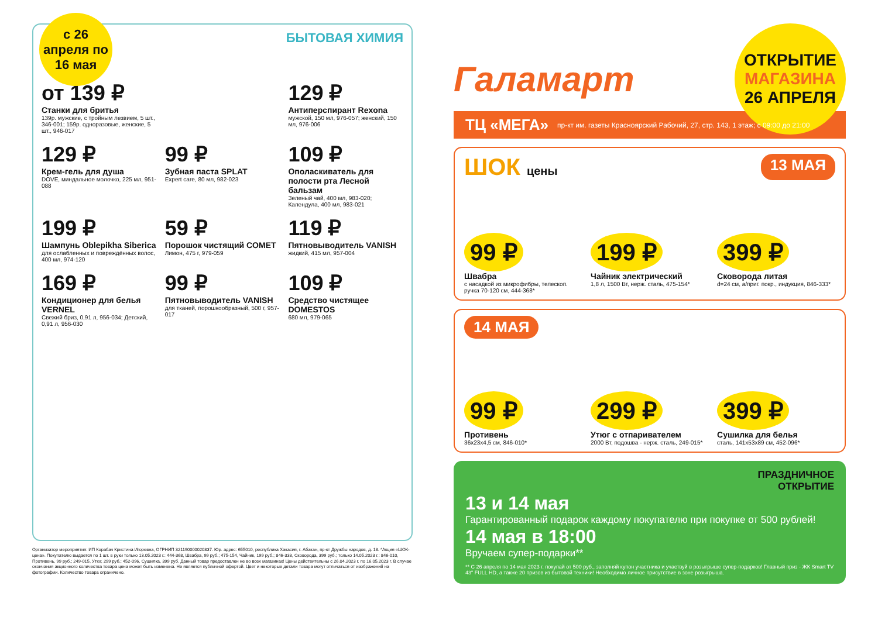с 26 апреля по 16 мая
БЫТОВАЯ ХИМИЯ
от 139 ₽
Станки для бритья
139р. мужские, с тройным лезвием, 5 шт., 346-001; 159р. одноразовые, женские, 5 шт., 946-017
129 ₽
Антиперспирант Rexona
мужской, 150 мл, 976-057; женский, 150 мл, 976-006
129 ₽
Крем-гель для душа
DOVE, миндальное молочко, 225 мл, 951-088
99 ₽
Зубная паста SPLAT
Expert care, 80 мл, 982-023
109 ₽
Ополаскиватель для полости рта Лесной бальзам
Зеленый чай, 400 мл, 983-020; Календула, 400 мл, 983-021
199 ₽
Шампунь Oblepikha Siberica
для ослабленных и повреждённых волос, 400 мл, 974-120
59 ₽
Порошок чистящий COMET
Лимон, 475 г, 979-059
119 ₽
Пятновыводитель VANISH
жидкий, 415 мл, 957-004
169 ₽
Кондиционер для белья VERNEL
Свежий бриз, 0,91 л, 956-034; Детский, 0,91 л, 956-030
99 ₽
Пятновыводитель VANISH
для тканей, порошкообразный, 500 г, 957-017
109 ₽
Средство чистящее DOMESTOS
680 мл, 979-065
Организатор мероприятия: ИП Корабач Кристина Игоревна, ОГРНИП 321190000020837. Юр. адрес: 655010, республика Хакасия, г. Абакан, пр-кт Дружбы народов, д. 18. *Акция «ШОК-цена». Покупателю выдается по 1 шт. в руки только 13.05.2023 г.: 444-368, Швабра, 99 руб.; 475-154, Чайник, 199 руб.; 846-333, Сковорода, 399 руб.; только 14.05.2023 г.: 846-010, Противень, 99 руб.; 249-015, Утюг, 299 руб.; 452-096, Сушилка, 399 руб. Данный товар предоставлен не во всех магазинах! Цены действительны с 26.04.2023 г. по 16.05.2023 г. В случае окончания акционного количества товара цена может быть изменена. Не является публичной офертой. Цвет и некоторые детали товара могут отличаться от изображений на фотографии. Количество товара ограничено.
Галамарт
ОТКРЫТИЕ
МАГАЗИНА
26 АПРЕЛЯ
ТЦ «МЕГА» пр-кт им. газеты Красноярский Рабочий, 27, стр. 143, 1 этаж; с 09:00 до 21:00
ШОК цены 13 МАЯ
99 ₽
Швабра
с насадкой из микрофибры, телескоп. ручка 70-120 см, 444-368*
199 ₽
Чайник электрический
1,8 л, 1500 Вт, нерж. сталь, 475-154*
399 ₽
Сковорода литая
d=24 см, а/приг. покр., индукция, 846-333*
14 МАЯ
99 ₽
Противень
36x23x4,5 см, 846-010*
299 ₽
Утюг с отпаривателем
2000 Вт, подошва - нерж. сталь, 249-015*
399 ₽
Сушилка для белья
сталь, 141x53x89 см, 452-096*
ПРАЗДНИЧНОЕ
ОТКРЫТИЕ
13 и 14 мая
Гарантированный подарок каждому покупателю при покупке от 500 рублей!
14 мая в 18:00
Вручаем супер-подарки**
** С 26 апреля по 14 мая 2023 г. покупай от 500 руб., заполняй купон участника и участвуй в розыгрыше супер-подарков! Главный приз - ЖК Smart TV 43" FULL HD, а также 20 призов из бытовой техники! Необходимо личное присутствие в зоне розыгрыша.